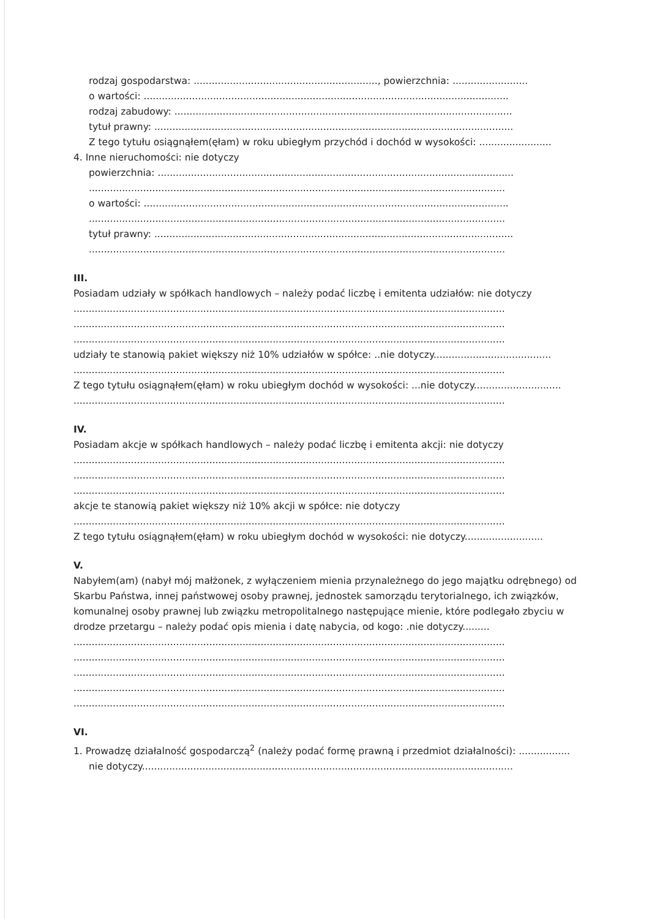rodzaj gospodarstwa: ............................................................., powierzchnia: .........................
o wartości: .........................................................................................................................
rodzaj zabudowy: ................................................................................................................
tytuł prawny: .......................................................................................................................
Z tego tytułu osiągnąłem(ęłam) w roku ubiegłym przychód i dochód w wysokości: ........................
4. Inne nieruchomości: nie dotyczy
powierzchnia: ......................................................................................................................
..........................................................................................................................................
o wartości: .........................................................................................................................
..........................................................................................................................................
tytuł prawny: .......................................................................................................................
..........................................................................................................................................
III.
Posiadam udziały w spółkach handlowych – należy podać liczbę i emitenta udziałów: nie dotyczy
...............................................................................................................................................
...............................................................................................................................................
...............................................................................................................................................
udziały te stanowią pakiet większy niż 10% udziałów w spółce: ..nie dotyczy.......................................
...............................................................................................................................................
Z tego tytułu osiągnąłem(ęłam) w roku ubiegłym dochód w wysokości: ...nie dotyczy.............................
...............................................................................................................................................
IV.
Posiadam akcje w spółkach handlowych – należy podać liczbę i emitenta akcji: nie dotyczy
...............................................................................................................................................
...............................................................................................................................................
...............................................................................................................................................
akcje te stanowią pakiet większy niż 10% akcji w spółce: nie dotyczy
...............................................................................................................................................
Z tego tytułu osiągnąłem(ęłam) w roku ubiegłym dochód w wysokości: nie dotyczy..........................
V.
Nabyłem(am) (nabył mój małżonek, z wyłączeniem mienia przynależnego do jego majątku odrębnego) od Skarbu Państwa, innej państwowej osoby prawnej, jednostek samorządu terytorialnego, ich związków, komunalnej osoby prawnej lub związku metropolitalnego następujące mienie, które podlegało zbyciu w drodze przetargu – należy podać opis mienia i datę nabycia, od kogo: .nie dotyczy.........
...............................................................................................................................................
...............................................................................................................................................
...............................................................................................................................................
...............................................................................................................................................
...............................................................................................................................................
VI.
1. Prowadzę działalność gospodarczą<sup>2</sup> (należy podać formę prawną i przedmiot działalności): .................
nie dotyczy...........................................................................................................................